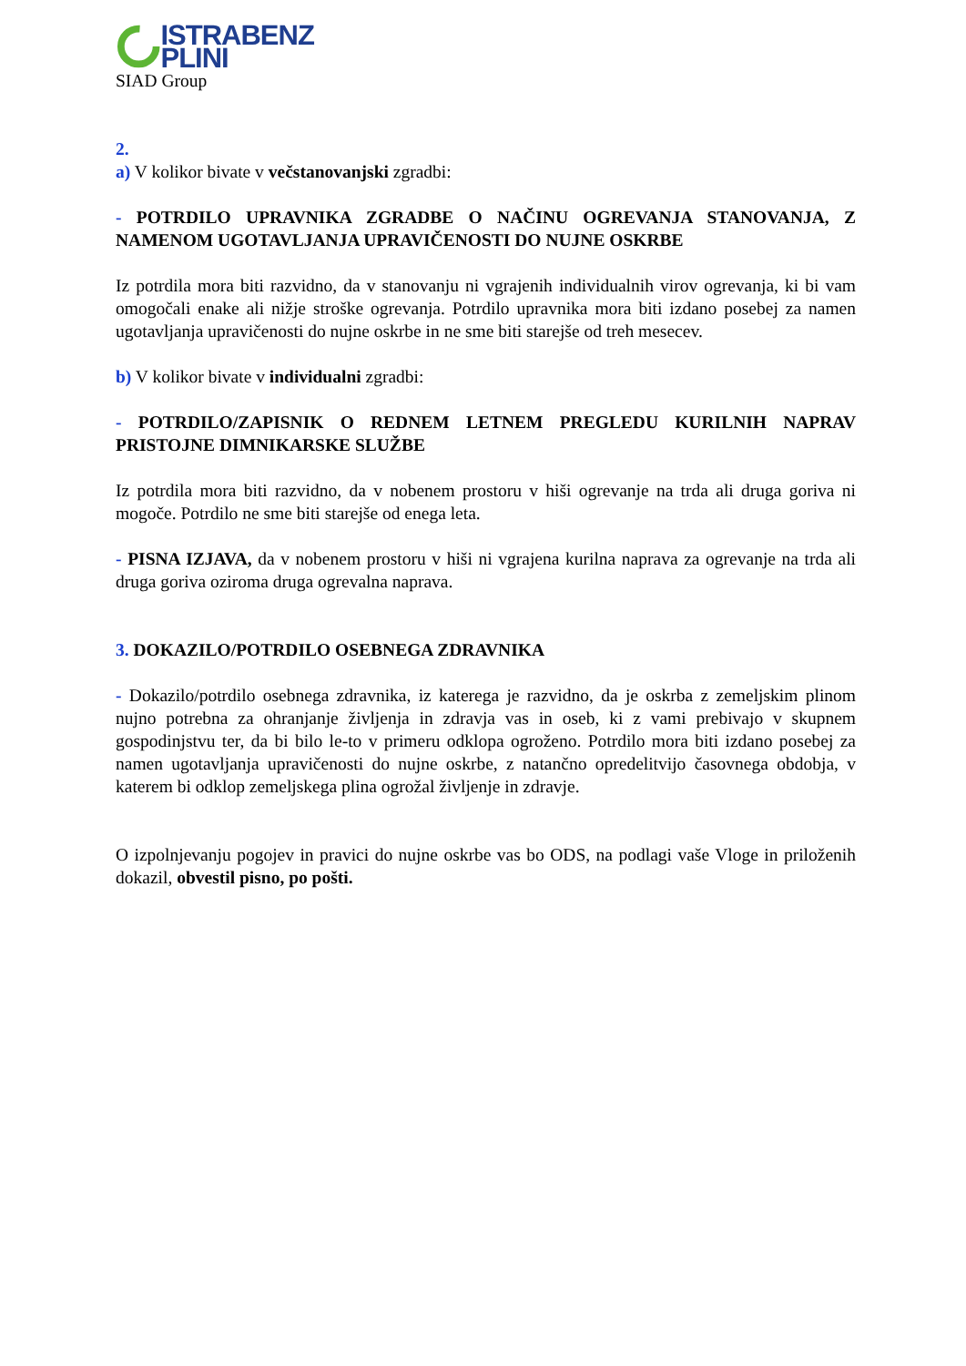ISTRABENZ PLINI
SIAD Group
2.
a) V kolikor bivate v večstanovanjski zgradbi:
- POTRDILO UPRAVNIKA ZGRADBE O NAČINU OGREVANJA STANOVANJA, Z NAMENOM UGOTAVLJANJA UPRAVIČENOSTI DO NUJNE OSKRBE
Iz potrdila mora biti razvidno, da v stanovanju ni vgrajenih individualnih virov ogrevanja, ki bi vam omogočali enake ali nižje stroške ogrevanja. Potrdilo upravnika mora biti izdano posebej za namen ugotavljanja upravičenosti do nujne oskrbe in ne sme biti starejše od treh mesecev.
b) V kolikor bivate v individualni zgradbi:
- POTRDILO/ZAPISNIK O REDNEM LETNEM PREGLEDU KURILNIH NAPRAV PRISTOJNE DIMNIKARSKE SLUŽBE
Iz potrdila mora biti razvidno, da v nobenem prostoru v hiši ogrevanje na trda ali druga goriva ni mogoče. Potrdilo ne sme biti starejše od enega leta.
- PISNA IZJAVA, da v nobenem prostoru v hiši ni vgrajena kurilna naprava za ogrevanje na trda ali druga goriva oziroma druga ogrevalna naprava.
3. DOKAZILO/POTRDILO OSEBNEGA ZDRAVNIKA
- Dokazilo/potrdilo osebnega zdravnika, iz katerega je razvidno, da je oskrba z zemeljskim plinom nujno potrebna za ohranjanje življenja in zdravja vas in oseb, ki z vami prebivajo v skupnem gospodinjstvu ter, da bi bilo le-to v primeru odklopa ogroženo. Potrdilo mora biti izdano posebej za namen ugotavljanja upravičenosti do nujne oskrbe, z natančno opredelitvijo časovnega obdobja, v katerem bi odklop zemeljskega plina ogrožal življenje in zdravje.
O izpolnjevanju pogojev in pravici do nujne oskrbe vas bo ODS, na podlagi vaše Vloge in priloženih dokazil, obvestil pisno, po pošti.